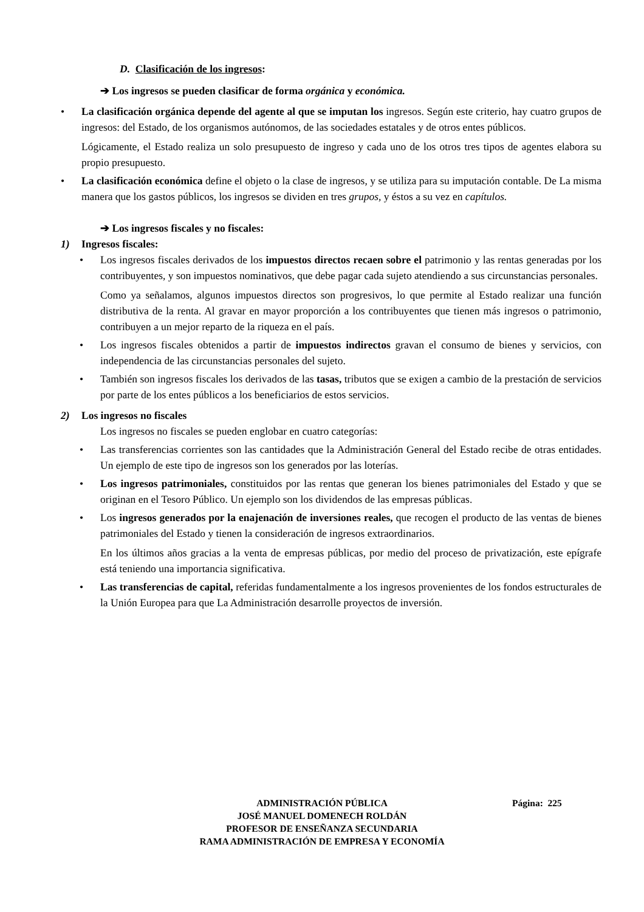D. Clasificación de los ingresos:
➔ Los ingresos se pueden clasificar de forma orgánica y económica.
• La clasificación orgánica depende del agente al que se imputan los ingresos. Según este criterio, hay cuatro grupos de ingresos: del Estado, de los organismos autónomos, de las sociedades estatales y de otros entes públicos.
Lógicamente, el Estado realiza un solo presupuesto de ingreso y cada uno de los otros tres tipos de agentes elabora su propio presupuesto.
• La clasificación económica define el objeto o la clase de ingresos, y se utiliza para su imputación contable. De La misma manera que los gastos públicos, los ingresos se dividen en tres grupos, y éstos a su vez en capítulos.
➔ Los ingresos fiscales y no fiscales:
1) Ingresos fiscales:
• Los ingresos fiscales derivados de los impuestos directos recaen sobre el patrimonio y las rentas generadas por los contribuyentes, y son impuestos nominativos, que debe pagar cada sujeto atendiendo a sus circunstancias personales.
Como ya señalamos, algunos impuestos directos son progresivos, lo que permite al Estado realizar una función distributiva de la renta. Al gravar en mayor proporción a los contribuyentes que tienen más ingresos o patrimonio, contribuyen a un mejor reparto de la riqueza en el país.
• Los ingresos fiscales obtenidos a partir de impuestos indirectos gravan el consumo de bienes y servicios, con independencia de las circunstancias personales del sujeto.
• También son ingresos fiscales los derivados de las tasas, tributos que se exigen a cambio de la prestación de servicios por parte de los entes públicos a los beneficiarios de estos servicios.
2) Los ingresos no fiscales
Los ingresos no fiscales se pueden englobar en cuatro categorías:
• Las transferencias corrientes son las cantidades que la Administración General del Estado recibe de otras entidades. Un ejemplo de este tipo de ingresos son los generados por las loterías.
• Los ingresos patrimoniales, constituidos por las rentas que generan los bienes patrimoniales del Estado y que se originan en el Tesoro Público. Un ejemplo son los dividendos de las empresas públicas.
• Los ingresos generados por la enajenación de inversiones reales, que recogen el producto de las ventas de bienes patrimoniales del Estado y tienen la consideración de ingresos extraordinarios.
En los últimos años gracias a la venta de empresas públicas, por medio del proceso de privatización, este epígrafe está teniendo una importancia significativa.
• Las transferencias de capital, referidas fundamentalmente a los ingresos provenientes de los fondos estructurales de la Unión Europea para que La Administración desarrolle proyectos de inversión.
ADMINISTRACIÓN PÚBLICA
JOSÉ MANUEL DOMENECH ROLDÁN
PROFESOR DE ENSEÑANZA SECUNDARIA
RAMA ADMINISTRACIÓN DE EMPRESA Y ECONOMÍA
Página: 225